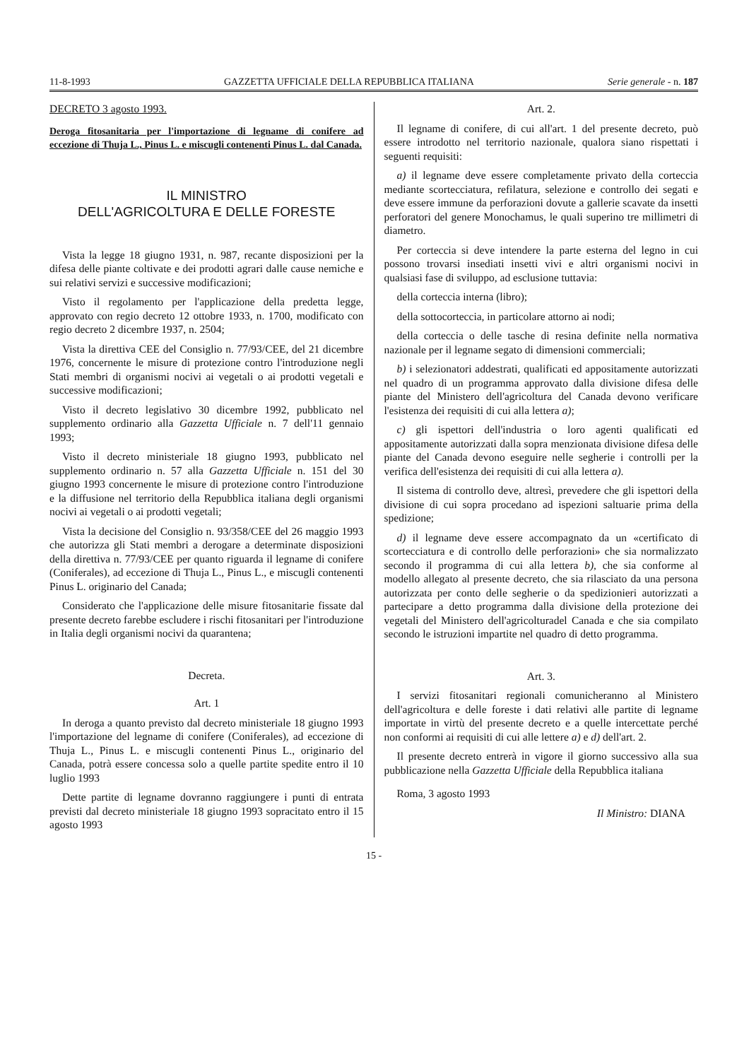11-8-1993 GAZZETTA UFFICIALE DELLA REPUBBLICA ITALIANA Serie generale - n. 187
DECRETO 3 agosto 1993.
Deroga fitosanitaria per l'importazione di legname di conifere ad eccezione di Thuja L., Pinus L. e miscugli contenenti Pinus L. dal Canada.
IL MINISTRO
DELL'AGRICOLTURA E DELLE FORESTE
Vista la legge 18 giugno 1931, n. 987, recante disposizioni per la difesa delle piante coltivate e dei prodotti agrari dalle cause nemiche e sui relativi servizi e successive modificazioni;
Visto il regolamento per l'applicazione della predetta legge, approvato con regio decreto 12 ottobre 1933, n. 1700, modificato con regio decreto 2 dicembre 1937, n. 2504;
Vista la direttiva CEE del Consiglio n. 77/93/CEE, del 21 dicembre 1976, concernente le misure di protezione contro l'introduzione negli Stati membri di organismi nocivi ai vegetali o ai prodotti vegetali e successive modificazioni;
Visto il decreto legislativo 30 dicembre 1992, pubblicato nel supplemento ordinario alla Gazzetta Ufficiale n. 7 dell'11 gennaio 1993;
Visto il decreto ministeriale 18 giugno 1993, pubblicato nel supplemento ordinario n. 57 alla Gazzetta Ufficiale n. 151 del 30 giugno 1993 concernente le misure di protezione contro l'introduzione e la diffusione nel territorio della Repubblica italiana degli organismi nocivi ai vegetali o ai prodotti vegetali;
Vista la decisione del Consiglio n. 93/358/CEE del 26 maggio 1993 che autorizza gli Stati membri a derogare a determinate disposizioni della direttiva n. 77/93/CEE per quanto riguarda il legname di conifere (Coniferales), ad eccezione di Thuja L., Pinus L., e miscugli contenenti Pinus L. originario del Canada;
Considerato che l'applicazione delle misure fitosanitarie fissate dal presente decreto farebbe escludere i rischi fitosanitari per l'introduzione in Italia degli organismi nocivi da quarantena;
Decreta.
Art. 1
In deroga a quanto previsto dal decreto ministeriale 18 giugno 1993 l'importazione del legname di conifere (Coniferales), ad eccezione di Thuja L., Pinus L. e miscugli contenenti Pinus L., originario del Canada, potrà essere concessa solo a quelle partite spedite entro il 10 luglio 1993
Dette partite di legname dovranno raggiungere i punti di entrata previsti dal decreto ministeriale 18 giugno 1993 sopracitato entro il 15 agosto 1993
Art. 2.
Il legname di conifere, di cui all'art. 1 del presente decreto, può essere introdotto nel territorio nazionale, qualora siano rispettati i seguenti requisiti:
a) il legname deve essere completamente privato della corteccia mediante scortecciatura, refilatura, selezione e controllo dei segati e deve essere immune da perforazioni dovute a gallerie scavate da insetti perforatori del genere Monochamus, le quali superino tre millimetri di diametro.
Per corteccia si deve intendere la parte esterna del legno in cui possono trovarsi insediati insetti vivi e altri organismi nocivi in qualsiasi fase di sviluppo, ad esclusione tuttavia:
della corteccia interna (libro);
della sottocorteccia, in particolare attorno ai nodi;
della corteccia o delle tasche di resina definite nella normativa nazionale per il legname segato di dimensioni commerciali;
b) i selezionatori addestrati, qualificati ed appositamente autorizzati nel quadro di un programma approvato dalla divisione difesa delle piante del Ministero dell'agricoltura del Canada devono verificare l'esistenza dei requisiti di cui alla lettera a);
c) gli ispettori dell'industria o loro agenti qualificati ed appositamente autorizzati dalla sopra menzionata divisione difesa delle piante del Canada devono eseguire nelle segherie i controlli per la verifica dell'esistenza dei requisiti di cui alla lettera a).
Il sistema di controllo deve, altresì, prevedere che gli ispettori della divisione di cui sopra procedano ad ispezioni saltuarie prima della spedizione;
d) il legname deve essere accompagnato da un «certificato di scortecciatura e di controllo delle perforazioni» che sia normalizzato secondo il programma di cui alla lettera b), che sia conforme al modello allegato al presente decreto, che sia rilasciato da una persona autorizzata per conto delle segherie o da spedizionieri autorizzati a partecipare a detto programma dalla divisione della protezione dei vegetali del Ministero dell'agricolturadel Canada e che sia compilato secondo le istruzioni impartite nel quadro di detto programma.
Art. 3.
I servizi fitosanitari regionali comunicheranno al Ministero dell'agricoltura e delle foreste i dati relativi alle partite di legname importate in virtù del presente decreto e a quelle intercettate perché non conformi ai requisiti di cui alle lettere a) e d) dell'art. 2.
Il presente decreto entrerà in vigore il giorno successivo alla sua pubblicazione nella Gazzetta Ufficiale della Repubblica italiana
Roma, 3 agosto 1993
Il Ministro: DIANA
15 -